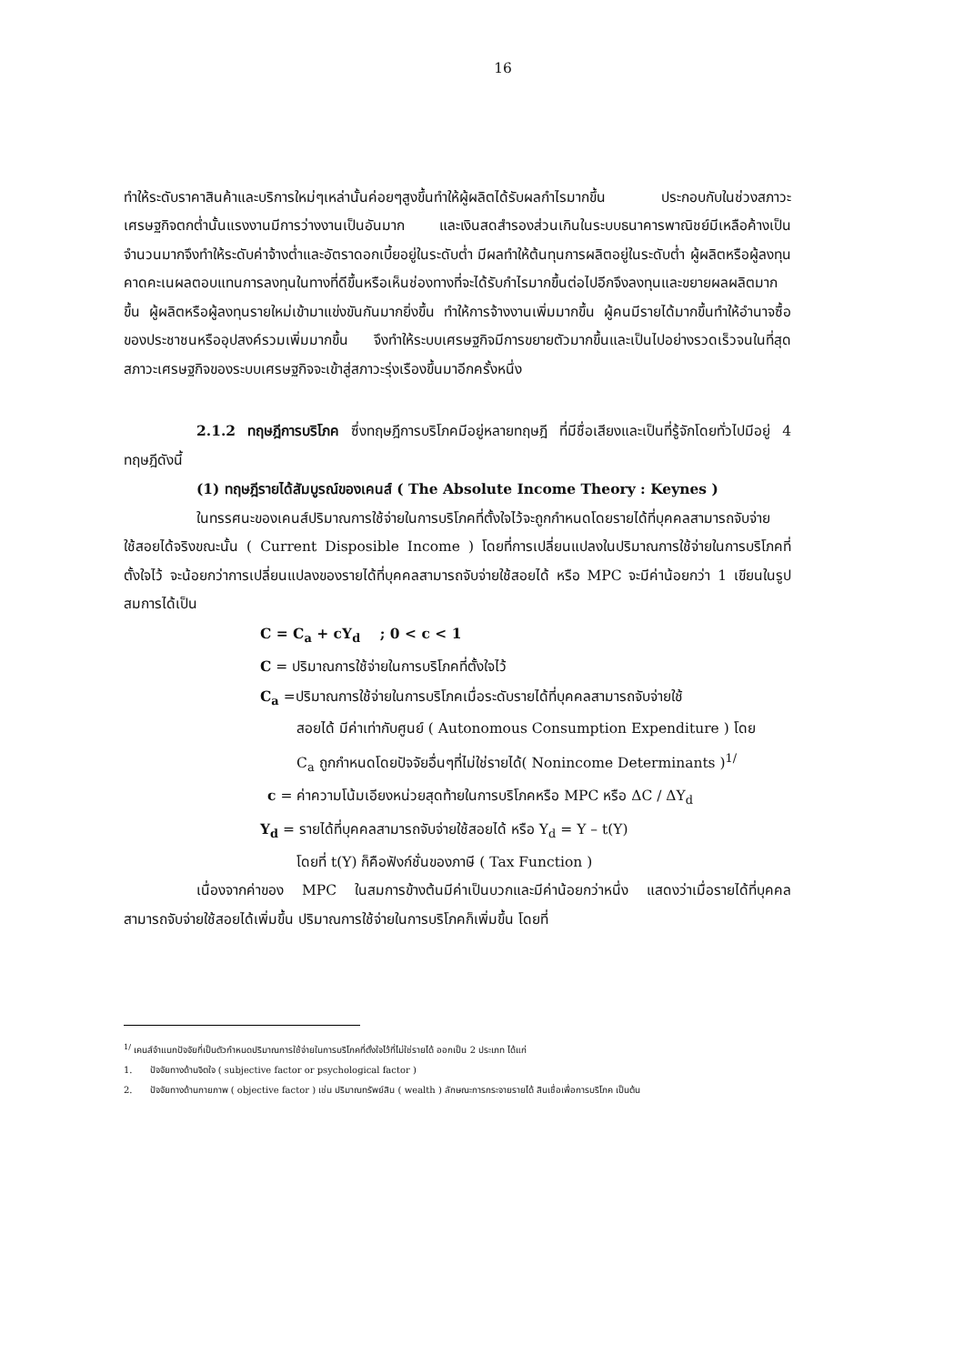16
ทำให้ระดับราคาสินค้าและบริการใหม่ๆเหล่านั้นค่อยๆสูงขึ้นทำให้ผู้ผลิตได้รับผลกำไรมากขึ้น ประกอบกับในช่วงสภาวะเศรษฐกิจตกต่ำนั้นแรงงานมีการว่างงานเป็นอันมาก และเงินสดสำรองส่วนเกินในระบบธนาคารพาณิชย์มีเหลือค้างเป็นจำนวนมากจึงทำให้ระดับค่าจ้างต่ำและอัตราดอกเบี้ยอยู่ในระดับต่ำ มีผลทำให้ต้นทุนการผลิตอยู่ในระดับต่ำ ผู้ผลิตหรือผู้ลงทุนคาดคะเนผลตอบแทนการลงทุนในทางที่ดีขึ้นหรือเห็นช่องทางที่จะได้รับกำไรมากขึ้นต่อไปอีกจึงลงทุนและขยายผลผลิตมากขึ้น ผู้ผลิตหรือผู้ลงทุนรายใหม่เข้ามาแข่งขันกันมากยิ่งขึ้น ทำให้การจ้างงานเพิ่มมากขึ้น ผู้คนมีรายได้มากขึ้นทำให้อำนาจซื้อของประชาชนหรืออุปสงค์รวมเพิ่มมากขึ้น จึงทำให้ระบบเศรษฐกิจมีการขยายตัวมากขึ้นและเป็นไปอย่างรวดเร็วจนในที่สุดสภาวะเศรษฐกิจของระบบเศรษฐกิจจะเข้าสู่สภาวะรุ่งเรืองขึ้นมาอีกครั้งหนึ่ง
2.1.2 ทฤษฎีการบริโภค ซึ่งทฤษฎีการบริโภคมีอยู่หลายทฤษฎี ที่มีชื่อเสียงและเป็นที่รู้จักโดยทั่วไปมีอยู่ 4 ทฤษฎีดังนี้
(1) ทฤษฎีรายได้สัมบูรณ์ของเคนส์ ( The Absolute Income Theory : Keynes )
ในทรรศนะของเคนส์ปริมาณการใช้จ่ายในการบริโภคที่ตั้งใจไว้จะถูกกำหนดโดยรายได้ที่บุคคลสามารถจับจ่ายใช้สอยได้จริงขณะนั้น ( Current Disposible Income ) โดยที่การเปลี่ยนแปลงในปริมาณการใช้จ่ายในการบริโภคที่ตั้งใจไว้ จะน้อยกว่าการเปลี่ยนแปลงของรายได้ที่บุคคลสามารถจับจ่ายใช้สอยได้ หรือ MPC จะมีค่าน้อยกว่า 1 เขียนในรูปสมการได้เป็น
C = C<sub>a</sub> + cY<sub>d</sub> ; 0 < c < 1
C = ปริมาณการใช้จ่ายในการบริโภคที่ตั้งใจไว้
C<sub>a</sub> =ปริมาณการใช้จ่ายในการบริโภคเมื่อระดับรายได้ที่บุคคลสามารถจับจ่ายใช้
สอยได้ มีค่าเท่ากับศูนย์ ( Autonomous Consumption Expenditure ) โดย
C<sub>a</sub> ถูกกำหนดโดยปัจจัยอื่นๆที่ไม่ใช่รายได้( Nonincome Determinants )<sup>1/</sup>
c = ค่าความโน้มเอียงหน่วยสุดท้ายในการบริโภคหรือ MPC หรือ ΔC / ΔY<sub>d</sub>
Y<sub>d</sub> = รายได้ที่บุคคลสามารถจับจ่ายใช้สอยได้ หรือ Y<sub>d</sub> = Y – t(Y)
โดยที่ t(Y) ก็คือฟังก์ชั่นของภาษี ( Tax Function )
เนื่องจากค่าของ MPC ในสมการข้างต้นมีค่าเป็นบวกและมีค่าน้อยกว่าหนึ่ง แสดงว่าเมื่อรายได้ที่บุคคลสามารถจับจ่ายใช้สอยได้เพิ่มขึ้น ปริมาณการใช้จ่ายในการบริโภคก็เพิ่มขึ้น โดยที่
<sup>1/</sup> เคนส์จำแนกปัจจัยที่เป็นตัวกำหนดปริมาณการใช้จ่ายในการบริโภคที่ตั้งใจไว้ที่ไม่ใช่รายได้ ออกเป็น 2 ประเภท ได้แก่
1. ปัจจัยทางด้านจิตใจ ( subjective factor or psychological factor )
2. ปัจจัยทางด้านกายภาพ ( objective factor ) เช่น ปริมาณทรัพย์สิน ( wealth ) ลักษณะการกระจายรายได้ สินเชื่อเพื่อการบริโภค เป็นต้น